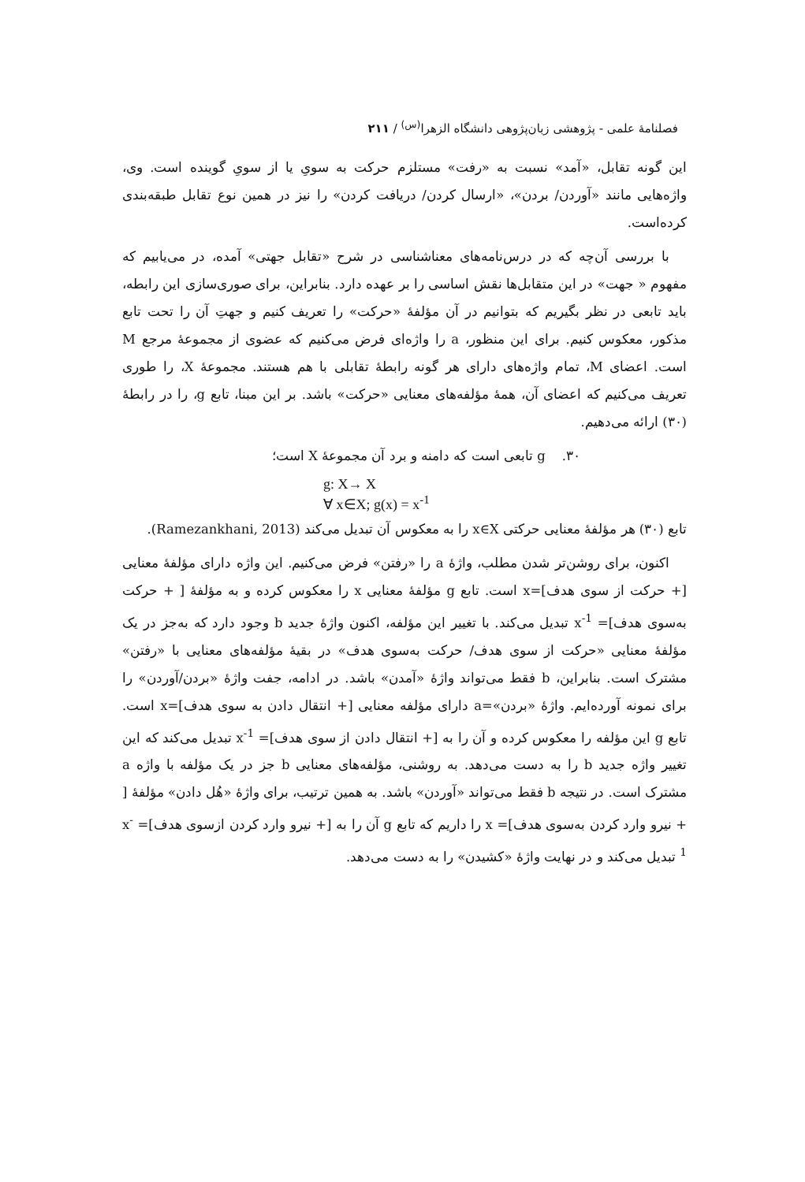فصلنامهٔ علمی - پژوهشی زبان‌پژوهی دانشگاه الزهرا<sup>(س)</sup> / ۲۱۱
این گونه تقابل، «آمد» نسبت به «رفت» مستلزم حرکت به سویِ یا از سویِ گوینده است. وی، واژه‌هایی مانند «آوردن/ بردن»، «ارسال کردن/ دریافت کردن» را نیز در همین نوع تقابل طبقه‌بندی کرده‌است.
با بررسی آن‌چه که در درس‌نامه‌های معناشناسی در شرح «تقابل جهتی» آمده، در می‌یابیم که مفهوم « جهت» در این متقابل‌ها نقش اساسی را بر عهده دارد. بنابراین، برای صوری‌سازی این رابطه، باید تابعی در نظر بگیریم که بتوانیم در آن مؤلفهٔ «حرکت» را تعریف کنیم و جهتِ آن را تحت تابع مذکور، معکوس کنیم. برای این منظور، a را واژه‌ای فرض می‌کنیم که عضوی از مجموعهٔ مرجع M است. اعضای M، تمام واژه‌های دارای هر گونه رابطهٔ تقابلی با هم هستند. مجموعهٔ X، را طوری تعریف می‌کنیم که اعضای آن، همهٔ مؤلفه‌های معنایی «حرکت» باشد. بر این مبنا، تابع g، را در رابطهٔ (۳۰) ارائه می‌دهیم.
۳۰. g تابعی است که دامنه و برد آن مجموعهٔ X است؛
g: X→ X
∀ x∈X; g(x) = x<sup>-1</sup>
تابع (۳۰) هر مؤلفهٔ معنایی حرکتی x∈X را به معکوس آن تبدیل می‌کند (Ramezankhani, 2013).
اکنون، برای روشن‌تر شدن مطلب، واژهٔ a را «رفتن» فرض می‌کنیم. این واژه دارای مؤلفهٔ معنایی [+ حرکت از سوی هدف]=x است. تابع g مؤلفهٔ معنایی x را معکوس کرده و به مؤلفهٔ [ + حرکت به‌سوی هدف]= x<sup>-1</sup> تبدیل می‌کند. با تغییر این مؤلفه، اکنون واژهٔ جدید b وجود دارد که به‌جز در یک مؤلفهٔ معنایی «حرکت از سوی هدف/ حرکت به‌سوی هدف» در بقیهٔ مؤلفه‌های معنایی با «رفتن» مشترک است. بنابراین، b فقط می‌تواند واژهٔ «آمدن» باشد. در ادامه، جفت واژهٔ «بردن/آوردن» را برای نمونه آورده‌ایم. واژهٔ «بردن»=a دارای مؤلفه معنایی [+ انتقال دادن به سوی هدف]=x است. تابع g این مؤلفه را معکوس کرده و آن را به [+ انتقال دادن از سوی هدف]= x<sup>-1</sup> تبدیل می‌کند که این تغییر واژه جدید b را به دست می‌دهد. به روشنی، مؤلفه‌های معنایی b جز در یک مؤلفه با واژه a مشترک است. در نتیجه b فقط می‌تواند «آوردن» باشد. به همین ترتیب، برای واژهٔ «هُل دادن» مؤلفهٔ [ + نیرو وارد کردن به‌سوی هدف]= x را داریم که تابع g آن را به [+ نیرو وارد کردن ازسوی هدف]= x<sup>-1</sup> تبدیل می‌کند و در نهایت واژهٔ «کشیدن» را به دست می‌دهد.